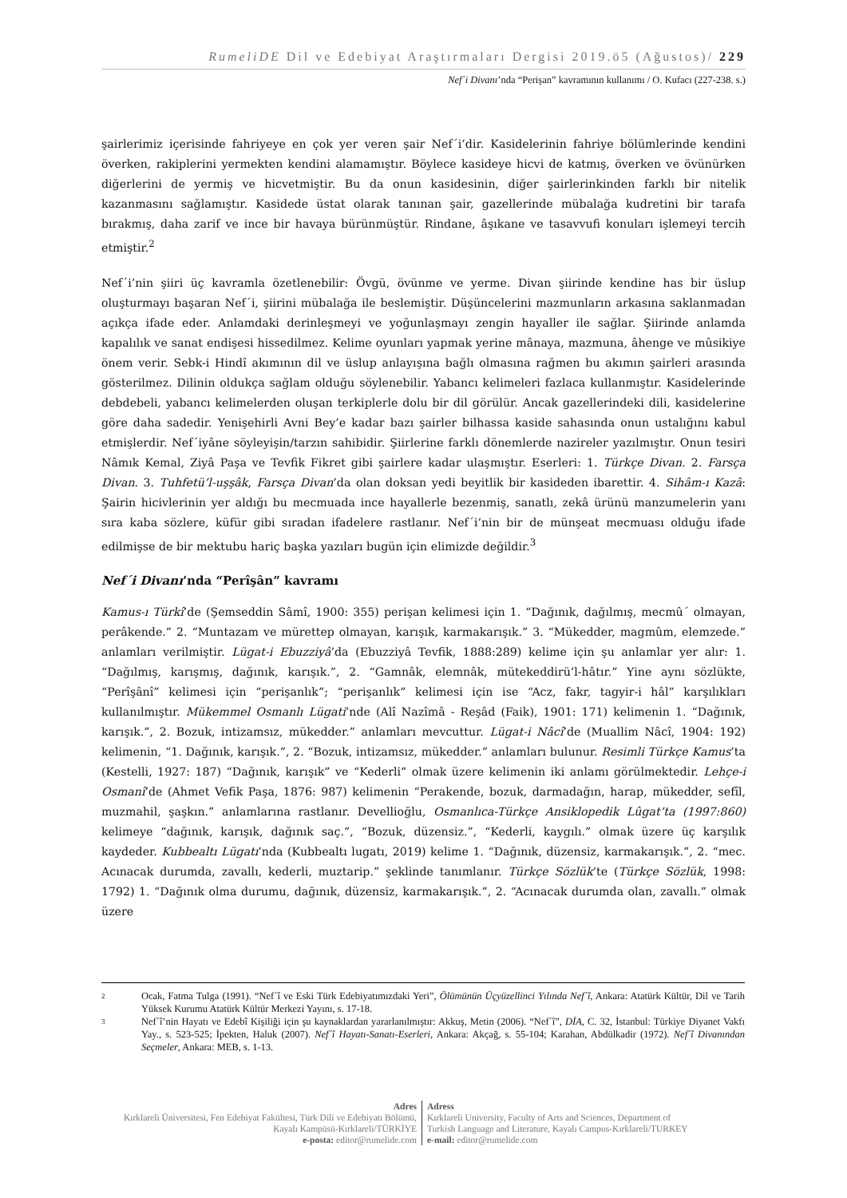RumeliDE Dil ve Edebiyat Araştırmaları Dergisi 2019.ö5 (Ağustos)/ 229
Nef´i Divanı’nda “Perişan” kavramının kullanımı / O. Kufacı (227-238. s.)
şairlerimiz içerisinde fahriyeye en çok yer veren şair Nef´i’dir. Kasidelerinin fahriye bölümlerinde kendini överken, rakiplerini yermekten kendini alamamıştır. Böylece kasideye hicvi de katmış, överken ve övünürken diğerlerini de yermiş ve hicvetmiştir. Bu da onun kasidesinin, diğer şairlerinkinden farklı bir nitelik kazanmasını sağlamıştır. Kasidede üstat olarak tanınan şair, gazellerinde mübalağa kudretini bir tarafa bırakmış, daha zarif ve ince bir havaya bürünmüştür. Rindane, âşıkane ve tasavvufi konuları işlemeyi tercih etmiştir.<sup>2</sup>
Nef´i’nin şiiri üç kavramla özetlenebilir: Övgü, övünme ve yerme. Divan şiirinde kendine has bir üslup oluşturmayı başaran Nef´i, şiirini mübalağa ile beslemiştir. Düşüncelerini mazmunların arkasına saklanmadan açıkça ifade eder. Anlamdaki derinleşmeyi ve yoğunlaşmayı zengin hayaller ile sağlar. Şiirinde anlamda kapalılık ve sanat endişesi hissedilmez. Kelime oyunları yapmak yerine mânaya, mazmuna, âhenge ve mûsikiye önem verir. Sebk-i Hindî akımının dil ve üslup anlayışına bağlı olmasına rağmen bu akımın şairleri arasında gösterilmez. Dilinin oldukça sağlam olduğu söylenebilir. Yabancı kelimeleri fazlaca kullanmıştır. Kasidelerinde debdebeli, yabancı kelimelerden oluşan terkiplerle dolu bir dil görülür. Ancak gazellerindeki dili, kasidelerine göre daha sadedir. Yenişehirli Avni Bey’e kadar bazı şairler bilhassa kaside sahasında onun ustalığını kabul etmişlerdir. Nef´iyâne söyleyişin/tarzın sahibidir. Şiirlerine farklı dönemlerde nazireler yazılmıştır. Onun tesiri Nâmık Kemal, Ziyâ Paşa ve Tevfik Fikret gibi şairlere kadar ulaşmıştır. Eserleri: 1. Türkçe Divan. 2. Farsça Divan. 3. Tuhfetü’l-uşşâk, Farsça Divan’da olan doksan yedi beyitlik bir kasideden ibarettir. 4. Sihâm-ı Kazâ: Şairin hicivlerinin yer aldığı bu mecmuada ince hayallerle bezenmiş, sanatlı, zekâ ürünü manzumelerin yanı sıra kaba sözlere, küfür gibi sıradan ifadelere rastlanır. Nef´i’nin bir de münşeat mecmuası olduğu ifade edilmişse de bir mektubu hariç başka yazıları bugün için elimizde değildir.<sup>3</sup>
Nef´i Divanı’nda “Perîşân” kavramı
Kamus-ı Türkî’de (Şemseddin Sâmî, 1900: 355) perişan kelimesi için 1. “Dağınık, dağılmış, mecmû´ olmayan, perâkende.” 2. “Muntazam ve mürettep olmayan, karışık, karmakarışık.” 3. “Mükedder, magmûm, elemzede.” anlamları verilmiştir. Lügat-i Ebuzziyâ’da (Ebuzziyâ Tevfik, 1888:289) kelime için şu anlamlar yer alır: 1. “Dağılmış, karışmış, dağınık, karışık.”, 2. “Gamnâk, elemnâk, mütekeddirü’l-hâtır.” Yine aynı sözlükte, “Perîşânî” kelimesi için “perişanlık”; “perişanlık” kelimesi için ise “Acz, fakr, tagyir-i hâl” karşılıkları kullanılmıştır. Mükemmel Osmanlı Lügati’nde (Alî Nazîmâ - Reşâd (Faik), 1901: 171) kelimenin 1. “Dağınık, karışık.”, 2. Bozuk, intizamsız, mükedder.” anlamları mevcuttur. Lügat-i Nâcî’de (Muallim Nâcî, 1904: 192) kelimenin, “1. Dağınık, karışık.”, 2. “Bozuk, intizamsız, mükedder.” anlamları bulunur. Resimli Türkçe Kamus’ta (Kestelli, 1927: 187) “Dağınık, karışık” ve “Kederli” olmak üzere kelimenin iki anlamı görülmektedir. Lehçe-i Osmanî’de (Ahmet Vefik Paşa, 1876: 987) kelimenin “Perakende, bozuk, darmadağın, harap, mükedder, sefîl, muzmahil, şaşkın.” anlamlarına rastlanır. Devellioğlu, Osmanlıca-Türkçe Ansiklopedik Lûgat’ta (1997:860) kelimeye “dağınık, karışık, dağınık saç.”, “Bozuk, düzensiz.”, “Kederli, kaygılı.” olmak üzere üç karşılık kaydeder. Kubbealtı Lügatı’nda (Kubbealtı lugatı, 2019) kelime 1. “Dağınık, düzensiz, karmakarışık.”, 2. “mec. Acınacak durumda, zavallı, kederli, muztarip.” şeklinde tanımlanır. Türkçe Sözlük’te (Türkçe Sözlük, 1998: 1792) 1. “Dağınık olma durumu, dağınık, düzensiz, karmakarışık.”, 2. “Acınacak durumda olan, zavallı.” olmak üzere
2 Ocak, Fatma Tulga (1991). “Nef´î ve Eski Türk Edebiyatımızdaki Yeri”, Ölümünün Üçyüzellinci Yılında Nef´î, Ankara: Atatürk Kültür, Dil ve Tarih Yüksek Kurumu Atatürk Kültür Merkezi Yayını, s. 17-18.
3 Nef´î’nin Hayatı ve Edebî Kişiliği için şu kaynaklardan yararlanılmıştır: Akkuş, Metin (2006). “Nef´î”, DİA, C. 32, İstanbul: Türkiye Diyanet Vakfı Yay., s. 523-525; İpekten, Haluk (2007). Nef´î Hayatı-Sanatı-Eserleri, Ankara: Akçağ, s. 55-104; Karahan, Abdülkadir (1972). Nef´î Divanından Seçmeler, Ankara: MEB, s. 1-13.
Adres
Kırklareli Üniversitesi, Fen Edebiyat Fakültesi, Türk Dili ve Edebiyatı Bölümü, Kayalı Kampüsü-Kırklareli/TÜRKİYE
e-posta: editor@rumelide.com
Adress
Kırklareli University, Faculty of Arts and Sciences, Department of
Turkish Language and Literature, Kayalı Campus-Kırklareli/TURKEY
e-mail: editor@rumelide.com